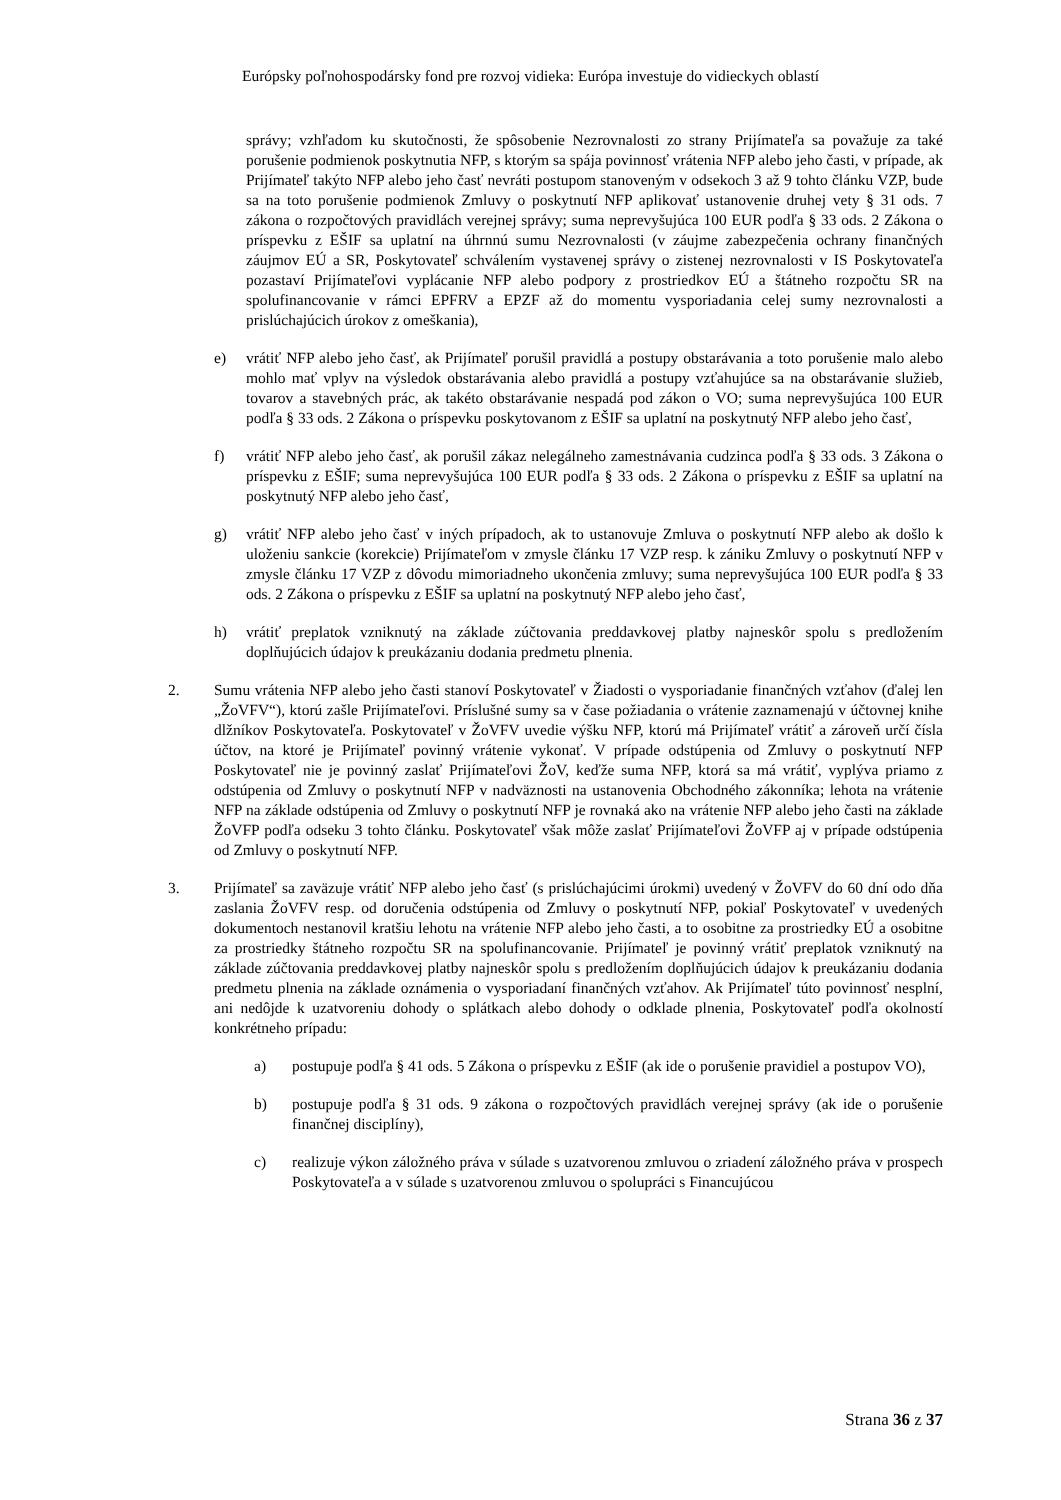Európsky poľnohospodársky fond pre rozvoj vidieka: Európa investuje do vidieckych oblastí
správy; vzhľadom ku skutočnosti, že spôsobenie Nezrovnalosti zo strany Prijímateľa sa považuje za také porušenie podmienok poskytnutia NFP, s ktorým sa spája povinnosť vrátenia NFP alebo jeho časti, v prípade, ak Prijímateľ takýto NFP alebo jeho časť nevráti postupom stanoveným v odsekoch 3 až 9 tohto článku VZP, bude sa na toto porušenie podmienok Zmluvy o poskytnutí NFP aplikovať ustanovenie druhej vety § 31 ods. 7 zákona o rozpočtových pravidlách verejnej správy; suma neprevyšujúca 100 EUR podľa § 33 ods. 2 Zákona o príspevku z EŠIF sa uplatní na úhrnnú sumu Nezrovnalosti (v záujme zabezpečenia ochrany finančných záujmov EÚ a SR, Poskytovateľ schválením vystavenej správy o zistenej nezrovnalosti v IS Poskytovateľa pozastaví Prijímateľovi vyplácanie NFP alebo podpory z prostriedkov EÚ a štátneho rozpočtu SR na spolufinancovanie v rámci EPFRV a EPZF až do momentu vysporiadania celej sumy nezrovnalosti a prislúchajúcich úrokov z omeškania),
e) vrátiť NFP alebo jeho časť, ak Prijímateľ porušil pravidlá a postupy obstarávania a toto porušenie malo alebo mohlo mať vplyv na výsledok obstarávania alebo pravidlá a postupy vzťahujúce sa na obstarávanie služieb, tovarov a stavebných prác, ak takéto obstarávanie nespadá pod zákon o VO; suma neprevyšujúca 100 EUR podľa § 33 ods. 2 Zákona o príspevku poskytovanom z EŠIF sa uplatní na poskytnutý NFP alebo jeho časť,
f) vrátiť NFP alebo jeho časť, ak porušil zákaz nelegálneho zamestnávania cudzinca podľa § 33 ods. 3 Zákona o príspevku z EŠIF; suma neprevyšujúca 100 EUR podľa § 33 ods. 2 Zákona o príspevku z EŠIF sa uplatní na poskytnutý NFP alebo jeho časť,
g) vrátiť NFP alebo jeho časť v iných prípadoch, ak to ustanovuje Zmluva o poskytnutí NFP alebo ak došlo k uloženiu sankcie (korekcie) Prijímateľom v zmysle článku 17 VZP resp. k zániku Zmluvy o poskytnutí NFP v zmysle článku 17 VZP z dôvodu mimoriadneho ukončenia zmluvy; suma neprevyšujúca 100 EUR podľa § 33 ods. 2 Zákona o príspevku z EŠIF sa uplatní na poskytnutý NFP alebo jeho časť,
h) vrátiť preplatok vzniknutý na základe zúčtovania preddavkovej platby najneskôr spolu s predložením doplňujúcich údajov k preukázaniu dodania predmetu plnenia.
2. Sumu vrátenia NFP alebo jeho časti stanoví Poskytovateľ v Žiadosti o vysporiadanie finančných vzťahov (ďalej len „ŽoVFV“), ktorú zašle Prijímateľovi. Príslušné sumy sa v čase požiadania o vrátenie zaznamenajú v účtovnej knihe dlžníkov Poskytovateľa. Poskytovateľ v ŽoVFV uvedie výšku NFP, ktorú má Prijímateľ vrátiť a zároveň určí čísla účtov, na ktoré je Prijímateľ povinný vrátenie vykonať. V prípade odstúpenia od Zmluvy o poskytnutí NFP Poskytovateľ nie je povinný zaslať Prijímateľovi ŽoV, keďže suma NFP, ktorá sa má vrátiť, vyplýva priamo z odstúpenia od Zmluvy o poskytnutí NFP v nadväznosti na ustanovenia Obchodného zákonníka; lehota na vrátenie NFP na základe odstúpenia od Zmluvy o poskytnutí NFP je rovnaká ako na vrátenie NFP alebo jeho časti na základe ŽoVFP podľa odseku 3 tohto článku. Poskytovateľ však môže zaslať Prijímateľovi ŽoVFP aj v prípade odstúpenia od Zmluvy o poskytnutí NFP.
3. Prijímateľ sa zaväzuje vrátiť NFP alebo jeho časť (s prislúchajúcimi úrokmi) uvedený v ŽoVFV do 60 dní odo dňa zaslania ŽoVFV resp. od doručenia odstúpenia od Zmluvy o poskytnutí NFP, pokiaľ Poskytovateľ v uvedených dokumentoch nestanovil kratšiu lehotu na vrátenie NFP alebo jeho časti, a to osobitne za prostriedky EÚ a osobitne za prostriedky štátneho rozpočtu SR na spolufinancovanie. Prijímateľ je povinný vrátiť preplatok vzniknutý na základe zúčtovania preddavkovej platby najneskôr spolu s predložením doplňujúcich údajov k preukázaniu dodania predmetu plnenia na základe oznámenia o vysporiadaní finančných vzťahov. Ak Prijímateľ túto povinnosť nesplní, ani nedôjde k uzatvoreniu dohody o splátkach alebo dohody o odklade plnenia, Poskytovateľ podľa okolností konkrétneho prípadu:
a) postupuje podľa § 41 ods. 5 Zákona o príspevku z EŠIF (ak ide o porušenie pravidiel a postupov VO),
b) postupuje podľa § 31 ods. 9 zákona o rozpočtových pravidlách verejnej správy (ak ide o porušenie finančnej disciplíny),
c) realizuje výkon záložného práva v súlade s uzatvorenou zmluvou o zriadení záložného práva v prospech Poskytovateľa a v súlade s uzatvorenou zmluvou o spolupráci s Financujúcou
Strana 36 z 37